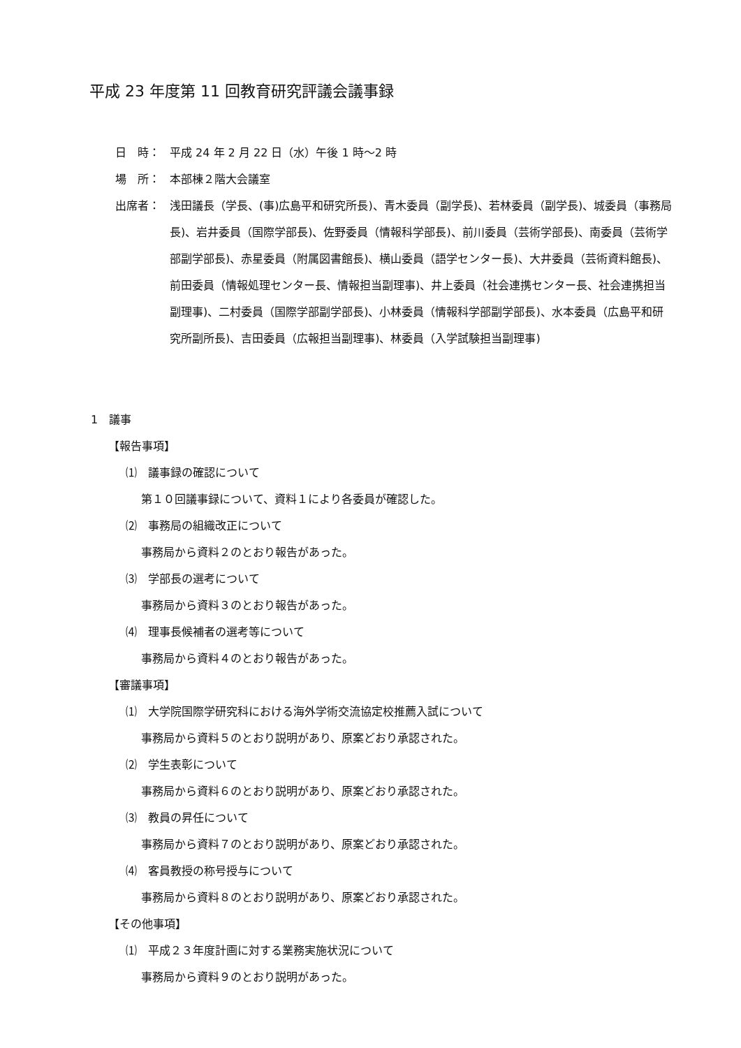平成 23 年度第 11 回教育研究評議会議事録
日　時： 平成 24 年 2 月 22 日（水）午後 1 時～2 時
場　所： 本部棟２階大会議室
出席者： 浅田議長（学長、(事)広島平和研究所長)、青木委員（副学長)、若林委員（副学長)、城委員（事務局長)、岩井委員（国際学部長)、佐野委員（情報科学部長)、前川委員（芸術学部長)、南委員（芸術学部副学部長)、赤星委員（附属図書館長)、横山委員（語学センター長)、大井委員（芸術資料館長)、前田委員（情報処理センター長、情報担当副理事)、井上委員（社会連携センター長、社会連携担当副理事)、二村委員（国際学部副学部長)、小林委員（情報科学部副学部長)、水本委員（広島平和研究所副所長)、吉田委員（広報担当副理事)、林委員（入学試験担当副理事)
1　議事
【報告事項】
⑴　議事録の確認について
第１０回議事録について、資料１により各委員が確認した。
⑵　事務局の組織改正について
事務局から資料２のとおり報告があった。
⑶　学部長の選考について
事務局から資料３のとおり報告があった。
⑷　理事長候補者の選考等について
事務局から資料４のとおり報告があった。
【審議事項】
⑴　大学院国際学研究科における海外学術交流協定校推薦入試について
事務局から資料５のとおり説明があり、原案どおり承認された。
⑵　学生表彰について
事務局から資料６のとおり説明があり、原案どおり承認された。
⑶　教員の昇任について
事務局から資料７のとおり説明があり、原案どおり承認された。
⑷　客員教授の称号授与について
事務局から資料８のとおり説明があり、原案どおり承認された。
【その他事項】
⑴　平成２３年度計画に対する業務実施状況について
事務局から資料９のとおり説明があった。